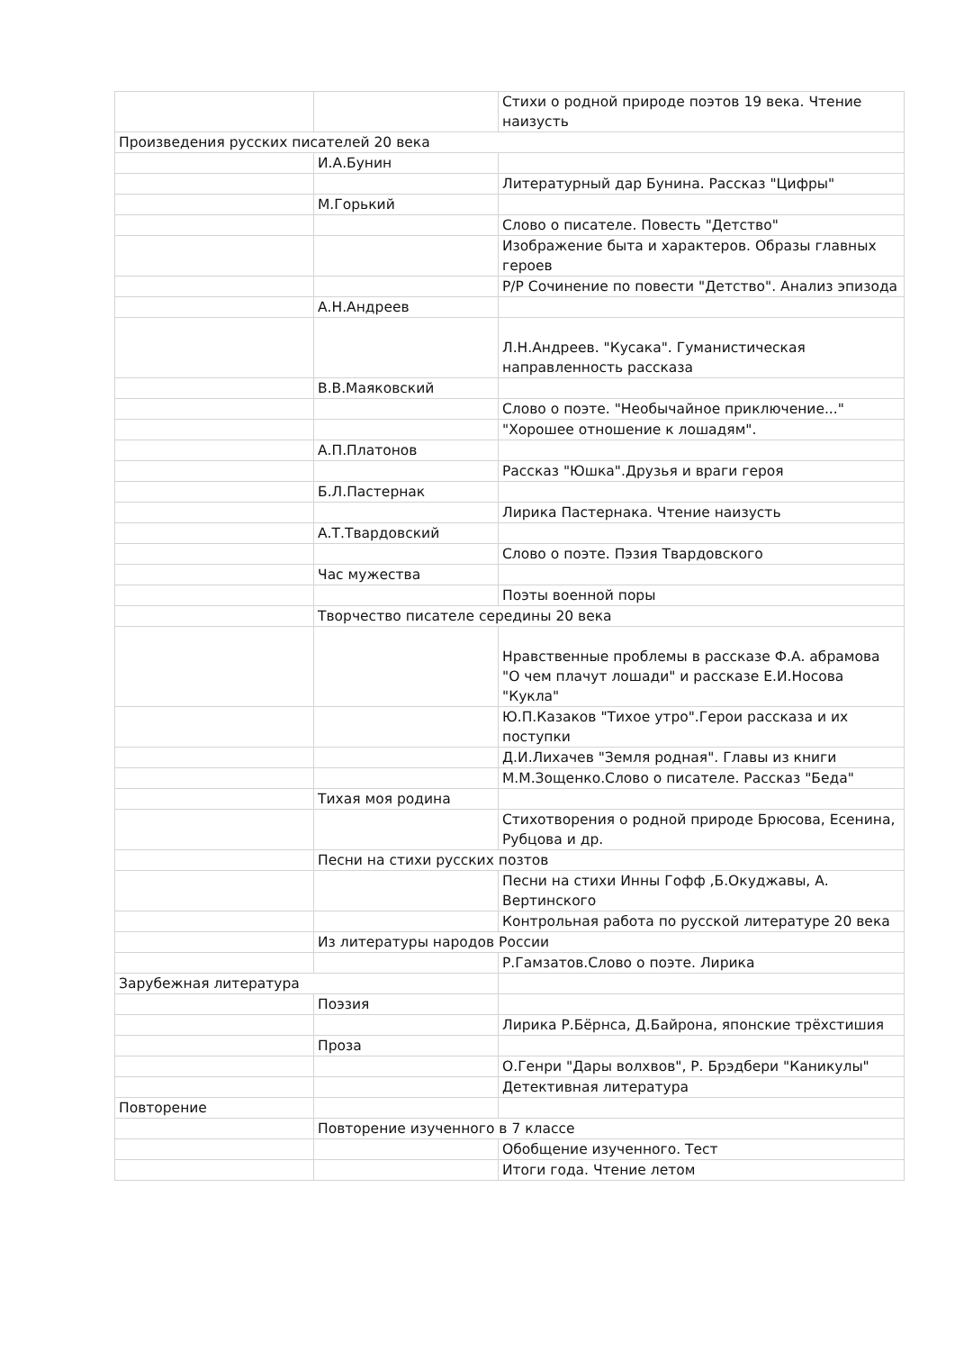| | | Стихи о родной природе поэтов 19 века. Чтение наизусть |
| Произведения русских писателей 20 века | | |
| | И.А.Бунин | |
| | | Литературный дар Бунина. Рассказ "Цифры" |
| | М.Горький | |
| | | Слово о писателе. Повесть "Детство" |
| | | Изображение быта и характеров. Образы главных героев |
| | | Р/Р Сочинение по повести "Детство". Анализ эпизода |
| | А.Н.Андреев | |
| | | Л.Н.Андреев. "Кусака". Гуманистическая направленность рассказа |
| | В.В.Маяковский | |
| | | Слово о поэте. "Необычайное приключение..." |
| | | "Хорошее отношение к лошадям". |
| | А.П.Платонов | |
| | | Рассказ "Юшка".Друзья и враги героя |
| | Б.Л.Пастернак | |
| | | Лирика Пастернака. Чтение наизусть |
| | А.Т.Твардовский | |
| | | Слово о поэте. Пэзия Твардовского |
| | Час мужества | |
| | | Поэты военной поры |
| | Творчество писателе середины 20 века | |
| | | Нравственные проблемы в рассказе Ф.А. абрамова "О чем плачут лошади" и рассказе Е.И.Носова "Кукла" |
| | | Ю.П.Казаков "Тихое утро".Герои рассказа и их поступки |
| | | Д.И.Лихачев "Земля родная". Главы из книги |
| | | М.М.Зощенко.Слово о писателе. Рассказ "Беда" |
| | Тихая моя родина | |
| | | Стихотворения о родной природе Брюсова, Есенина, Рубцова и др. |
| | Песни на стихи русских позтов | |
| | | Песни на стихи Инны Гофф ,Б.Окуджавы, А. Вертинского |
| | | Контрольная работа по русской литературе 20 века |
| | Из литературы народов России | |
| | | Р.Гамзатов.Слово о поэте. Лирика |
| Зарубежная литература | | |
| | Поэзия | |
| | | Лирика Р.Бёрнса, Д.Байрона, японские трёхстишия |
| | Проза | |
| | | О.Генри "Дары волхвов", Р. Брэдбери "Каникулы" |
| | | Детективная литература |
| Повторение | | |
| | Повторение изученного в 7 классе | |
| | | Обобщение изученного. Тест |
| | | Итоги года. Чтение летом |